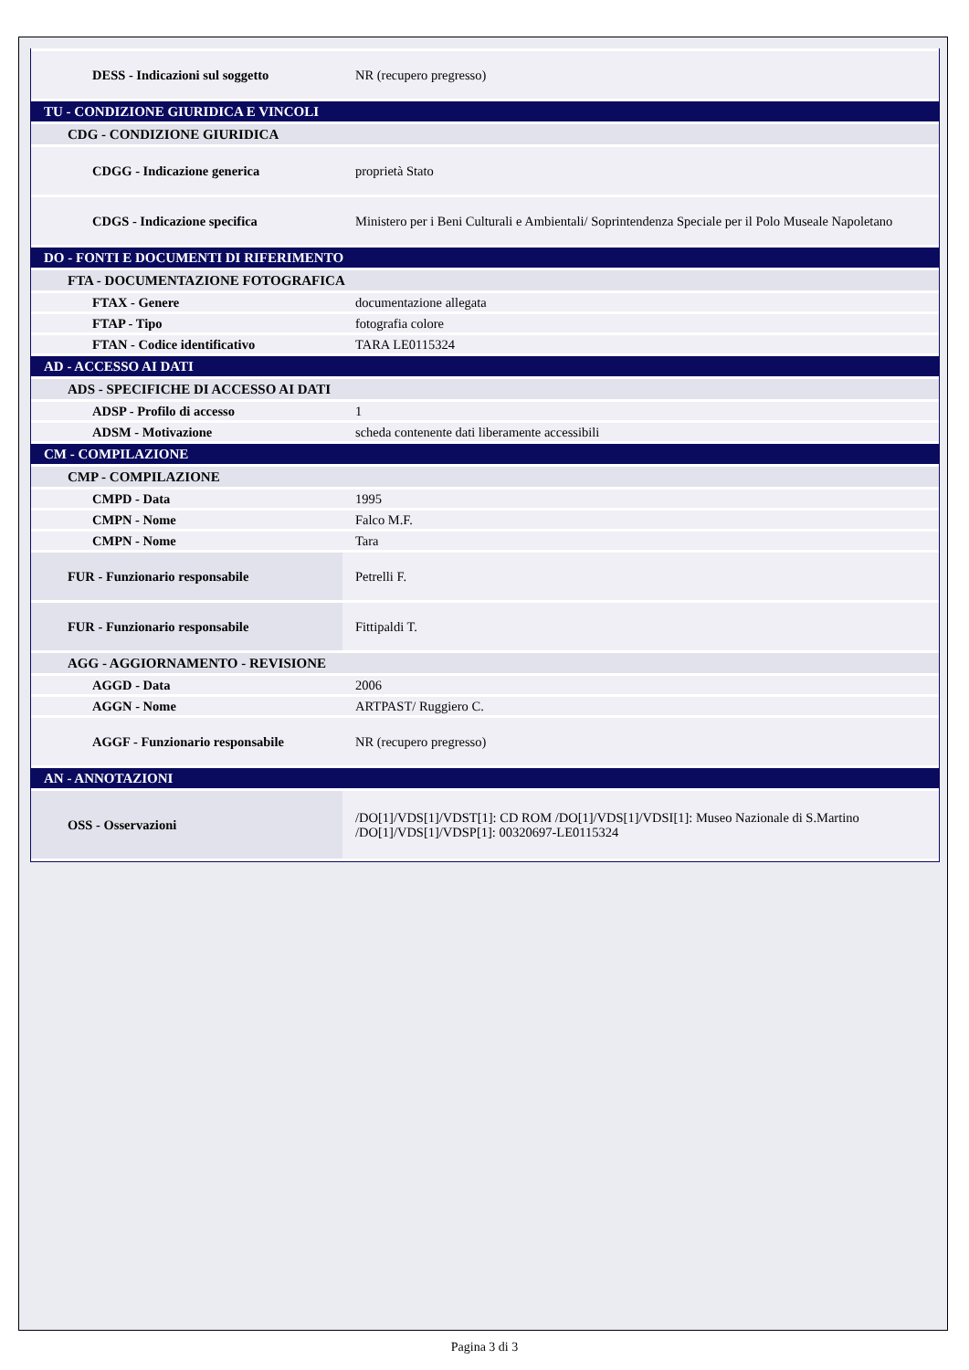| DESS - Indicazioni sul soggetto | NR (recupero pregresso) |
| TU - CONDIZIONE GIURIDICA E VINCOLI | |
| CDG - CONDIZIONE GIURIDICA | |
| CDGG - Indicazione generica | proprietà Stato |
| CDGS - Indicazione specifica | Ministero per i Beni Culturali e Ambientali/ Soprintendenza Speciale per il Polo Museale Napoletano |
| DO - FONTI E DOCUMENTI DI RIFERIMENTO | |
| FTA - DOCUMENTAZIONE FOTOGRAFICA | |
| FTAX - Genere | documentazione allegata |
| FTAP - Tipo | fotografia colore |
| FTAN - Codice identificativo | TARA LE0115324 |
| AD - ACCESSO AI DATI | |
| ADS - SPECIFICHE DI ACCESSO AI DATI | |
| ADSP - Profilo di accesso | 1 |
| ADSM - Motivazione | scheda contenente dati liberamente accessibili |
| CM - COMPILAZIONE | |
| CMP - COMPILAZIONE | |
| CMPD - Data | 1995 |
| CMPN - Nome | Falco M.F. |
| CMPN - Nome | Tara |
| FUR - Funzionario responsabile | Petrelli F. |
| FUR - Funzionario responsabile | Fittipaldi T. |
| AGG - AGGIORNAMENTO - REVISIONE | |
| AGGD - Data | 2006 |
| AGGN - Nome | ARTPAST/ Ruggiero C. |
| AGGF - Funzionario responsabile | NR (recupero pregresso) |
| AN - ANNOTAZIONI | |
| OSS - Osservazioni | /DO[1]/VDS[1]/VDST[1]: CD ROM /DO[1]/VDS[1]/VDSI[1]: Museo Nazionale di S.Martino /DO[1]/VDS[1]/VDSP[1]: 00320697-LE0115324 |
Pagina 3 di 3